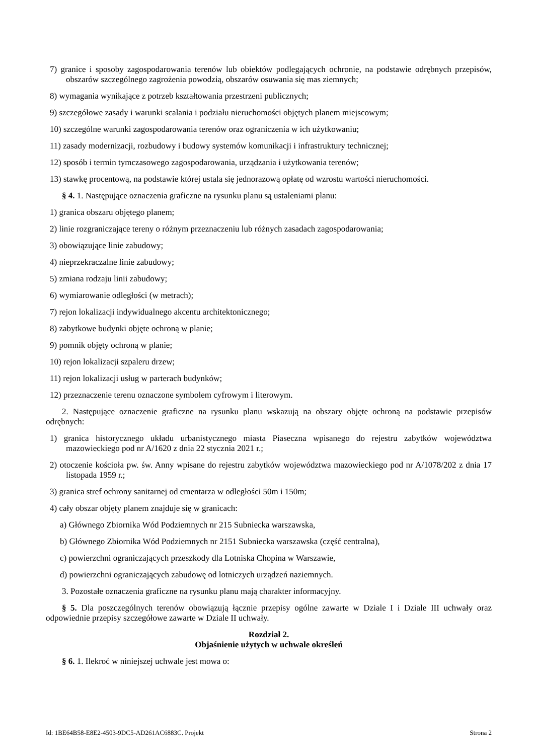7) granice i sposoby zagospodarowania terenów lub obiektów podlegających ochronie, na podstawie odrębnych przepisów, obszarów szczególnego zagrożenia powodzią, obszarów osuwania się mas ziemnych;
8) wymagania wynikające z potrzeb kształtowania przestrzeni publicznych;
9) szczegółowe zasady i warunki scalania i podziału nieruchomości objętych planem miejscowym;
10) szczególne warunki zagospodarowania terenów oraz ograniczenia w ich użytkowaniu;
11) zasady modernizacji, rozbudowy i budowy systemów komunikacji i infrastruktury technicznej;
12) sposób i termin tymczasowego zagospodarowania, urządzania i użytkowania terenów;
13) stawkę procentową, na podstawie której ustala się jednorazową opłatę od wzrostu wartości nieruchomości.
§ 4. 1. Następujące oznaczenia graficzne na rysunku planu są ustaleniami planu:
1) granica obszaru objętego planem;
2) linie rozgraniczające tereny o różnym przeznaczeniu lub różnych zasadach zagospodarowania;
3) obowiązujące linie zabudowy;
4) nieprzekraczalne linie zabudowy;
5) zmiana rodzaju linii zabudowy;
6) wymiarowanie odległości (w metrach);
7) rejon lokalizacji indywidualnego akcentu architektonicznego;
8) zabytkowe budynki objęte ochroną w planie;
9) pomnik objęty ochroną w planie;
10) rejon lokalizacji szpaleru drzew;
11) rejon lokalizacji usług w parterach budynków;
12) przeznaczenie terenu oznaczone symbolem cyfrowym i literowym.
2. Następujące oznaczenie graficzne na rysunku planu wskazują na obszary objęte ochroną na podstawie przepisów odrębnych:
1) granica historycznego układu urbanistycznego miasta Piaseczna wpisanego do rejestru zabytków województwa mazowieckiego pod nr A/1620 z dnia 22 stycznia 2021 r.;
2) otoczenie kościoła pw. św. Anny wpisane do rejestru zabytków województwa mazowieckiego pod nr A/1078/202 z dnia 17 listopada 1959 r.;
3) granica stref ochrony sanitarnej od cmentarza w odległości 50m i 150m;
4) cały obszar objęty planem znajduje się w granicach:
a) Głównego Zbiornika Wód Podziemnych nr 215 Subniecka warszawska,
b) Głównego Zbiornika Wód Podziemnych nr 2151 Subniecka warszawska (część centralna),
c) powierzchni ograniczających przeszkody dla Lotniska Chopina w Warszawie,
d) powierzchni ograniczających zabudowę od lotniczych urządzeń naziemnych.
3. Pozostałe oznaczenia graficzne na rysunku planu mają charakter informacyjny.
§ 5. Dla poszczególnych terenów obowiązują łącznie przepisy ogólne zawarte w Dziale I i Dziale III uchwały oraz odpowiednie przepisy szczegółowe zawarte w Dziale II uchwały.
Rozdział 2.
Objaśnienie użytych w uchwale określeń
§ 6. 1. Ilekroć w niniejszej uchwale jest mowa o:
Id: 1BE64B58-E8E2-4503-9DC5-AD261AC6883C. Projekt Strona 2